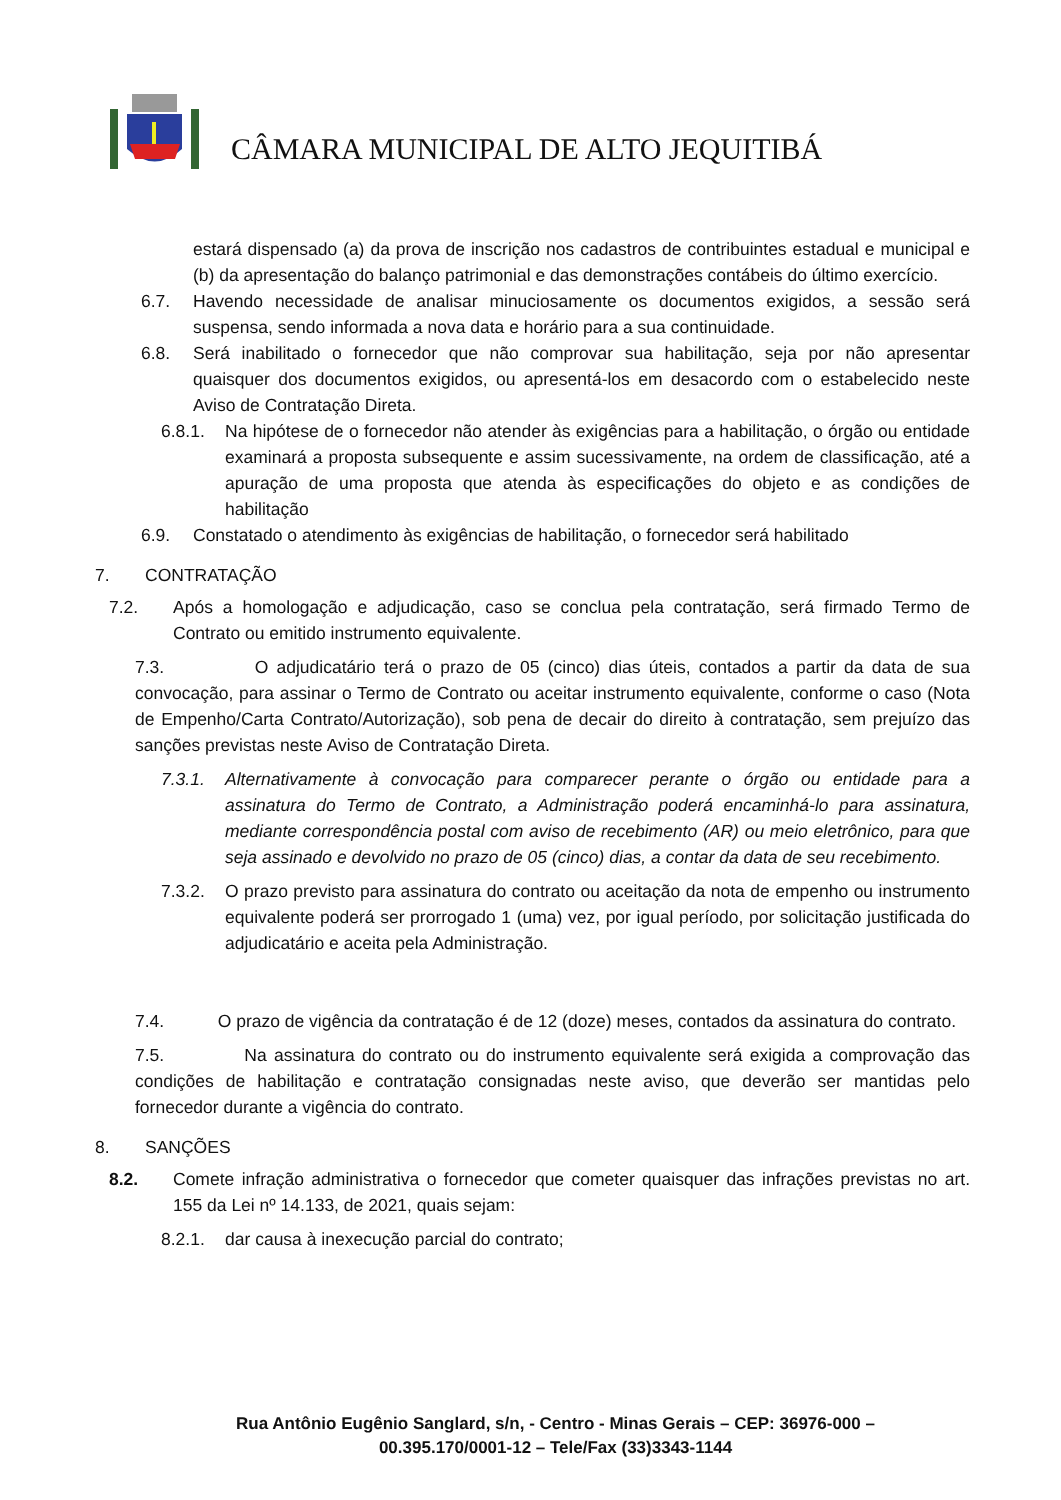CÂMARA MUNICIPAL DE ALTO JEQUITIBÁ
estará dispensado (a) da prova de inscrição nos cadastros de contribuintes estadual e municipal e (b) da apresentação do balanço patrimonial e das demonstrações contábeis do último exercício.
6.7. Havendo necessidade de analisar minuciosamente os documentos exigidos, a sessão será suspensa, sendo informada a nova data e horário para a sua continuidade.
6.8. Será inabilitado o fornecedor que não comprovar sua habilitação, seja por não apresentar quaisquer dos documentos exigidos, ou apresentá-los em desacordo com o estabelecido neste Aviso de Contratação Direta.
6.8.1. Na hipótese de o fornecedor não atender às exigências para a habilitação, o órgão ou entidade examinará a proposta subsequente e assim sucessivamente, na ordem de classificação, até a apuração de uma proposta que atenda às especificações do objeto e as condições de habilitação
6.9. Constatado o atendimento às exigências de habilitação, o fornecedor será habilitado
7. CONTRATAÇÃO
7.2. Após a homologação e adjudicação, caso se conclua pela contratação, será firmado Termo de Contrato ou emitido instrumento equivalente.
7.3. O adjudicatário terá o prazo de 05 (cinco) dias úteis, contados a partir da data de sua convocação, para assinar o Termo de Contrato ou aceitar instrumento equivalente, conforme o caso (Nota de Empenho/Carta Contrato/Autorização), sob pena de decair do direito à contratação, sem prejuízo das sanções previstas neste Aviso de Contratação Direta.
7.3.1. Alternativamente à convocação para comparecer perante o órgão ou entidade para a assinatura do Termo de Contrato, a Administração poderá encaminhá-lo para assinatura, mediante correspondência postal com aviso de recebimento (AR) ou meio eletrônico, para que seja assinado e devolvido no prazo de 05 (cinco) dias, a contar da data de seu recebimento.
7.3.2. O prazo previsto para assinatura do contrato ou aceitação da nota de empenho ou instrumento equivalente poderá ser prorrogado 1 (uma) vez, por igual período, por solicitação justificada do adjudicatário e aceita pela Administração.
7.4. O prazo de vigência da contratação é de 12 (doze) meses, contados da assinatura do contrato.
7.5. Na assinatura do contrato ou do instrumento equivalente será exigida a comprovação das condições de habilitação e contratação consignadas neste aviso, que deverão ser mantidas pelo fornecedor durante a vigência do contrato.
8. SANÇÕES
8.2. Comete infração administrativa o fornecedor que cometer quaisquer das infrações previstas no art. 155 da Lei nº 14.133, de 2021, quais sejam:
8.2.1. dar causa à inexecução parcial do contrato;
Rua Antônio Eugênio Sanglard, s/n, - Centro - Minas Gerais – CEP: 36976-000 –
00.395.170/0001-12 – Tele/Fax (33)3343-1144